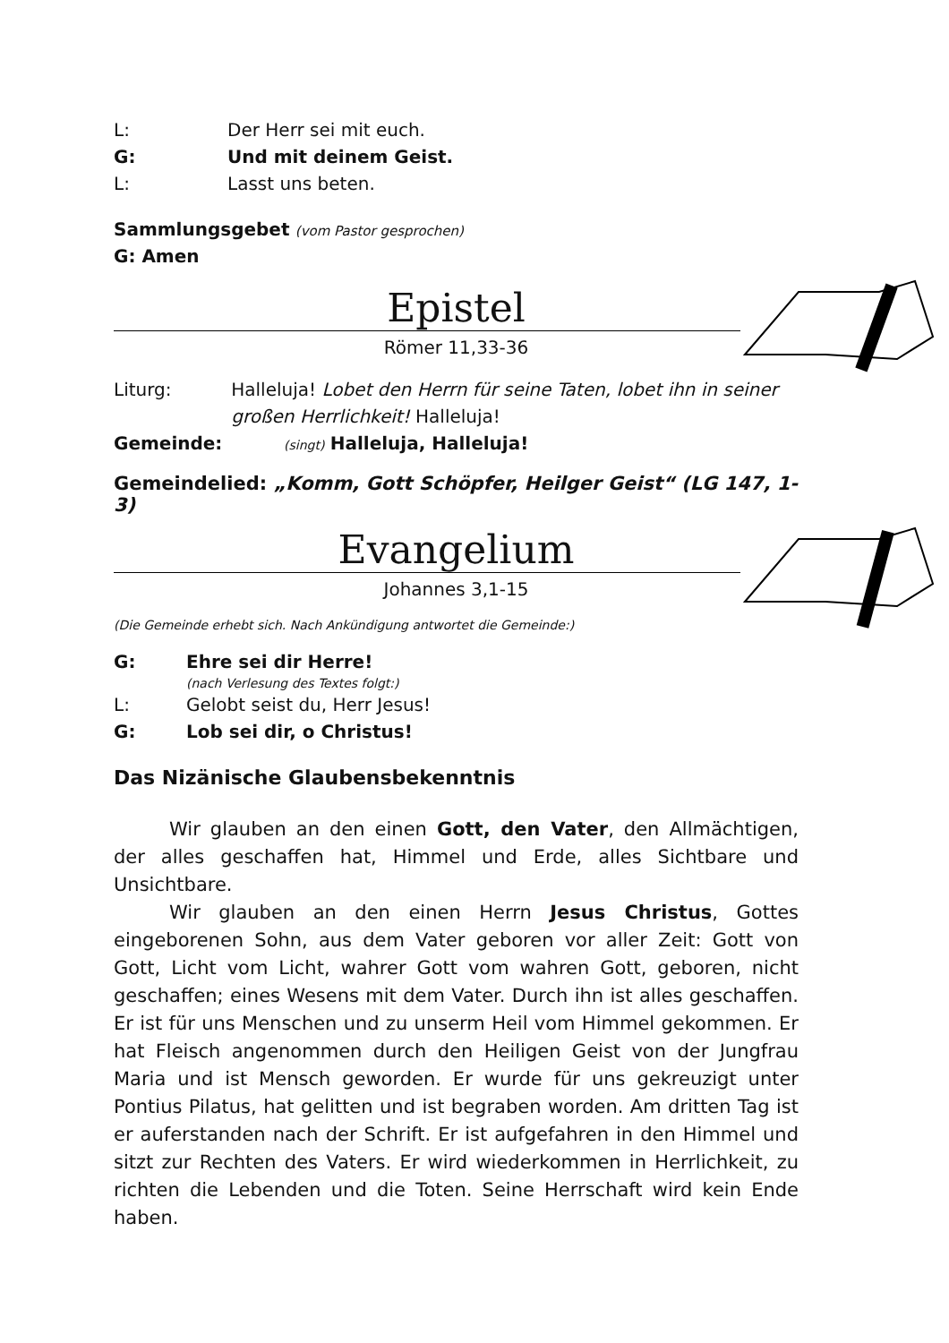L: Der Herr sei mit euch.
G: Und mit deinem Geist.
L: Lasst uns beten.
Sammlungsgebet (vom Pastor gesprochen)
G: Amen
Epistel
Römer 11,33-36
Liturg: Halleluja! Lobet den Herrn für seine Taten, lobet ihn in seiner großen Herrlichkeit! Halleluja!
Gemeinde: (singt) Halleluja, Halleluja!
Gemeindelied: „Komm, Gott Schöpfer, Heilger Geist“ (LG 147, 1-3)
Evangelium
Johannes 3,1-15
(Die Gemeinde erhebt sich. Nach Ankündigung antwortet die Gemeinde:)
G: Ehre sei dir Herre!
(nach Verlesung des Textes folgt:)
L: Gelobt seist du, Herr Jesus!
G: Lob sei dir, o Christus!
Das Nizänische Glaubensbekenntnis
Wir glauben an den einen Gott, den Vater, den Allmächtigen, der alles geschaffen hat, Himmel und Erde, alles Sichtbare und Unsichtbare.
Wir glauben an den einen Herrn Jesus Christus, Gottes eingeborenen Sohn, aus dem Vater geboren vor aller Zeit: Gott von Gott, Licht vom Licht, wahrer Gott vom wahren Gott, geboren, nicht geschaffen; eines Wesens mit dem Vater. Durch ihn ist alles geschaffen. Er ist für uns Menschen und zu unserm Heil vom Himmel gekommen. Er hat Fleisch angenommen durch den Heiligen Geist von der Jungfrau Maria und ist Mensch geworden. Er wurde für uns gekreuzigt unter Pontius Pilatus, hat gelitten und ist begraben worden. Am dritten Tag ist er auferstanden nach der Schrift. Er ist aufgefahren in den Himmel und sitzt zur Rechten des Vaters. Er wird wiederkommen in Herrlichkeit, zu richten die Lebenden und die Toten. Seine Herrschaft wird kein Ende haben.